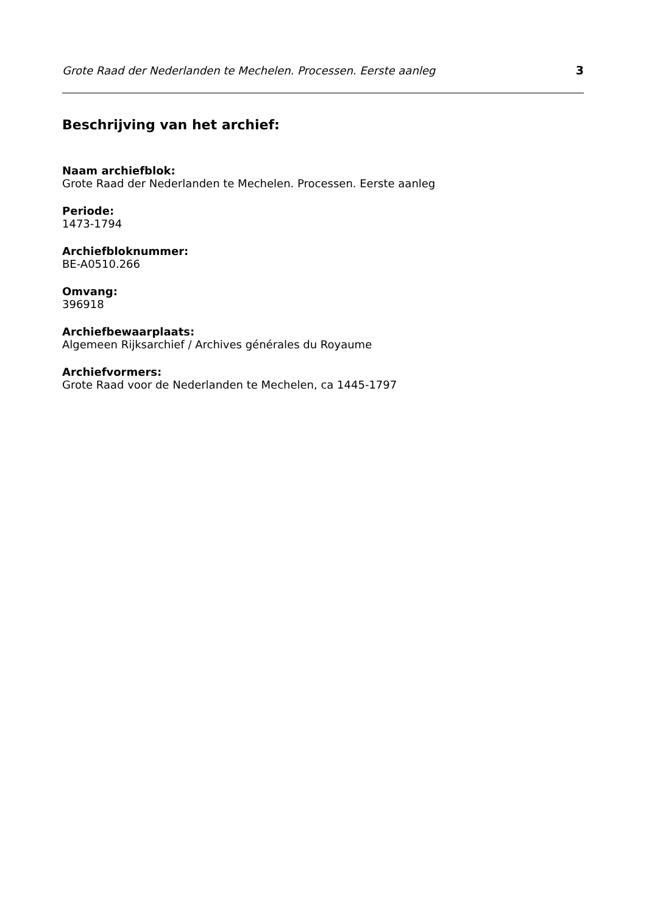Grote Raad der Nederlanden te Mechelen. Processen. Eerste aanleg 3
Beschrijving van het archief:
Naam archiefblok:
Grote Raad der Nederlanden te Mechelen. Processen. Eerste aanleg
Periode:
1473-1794
Archiefbloknummer:
BE-A0510.266
Omvang:
396918
Archiefbewaarplaats:
Algemeen Rijksarchief / Archives générales du Royaume
Archiefvormers:
Grote Raad voor de Nederlanden te Mechelen, ca 1445-1797